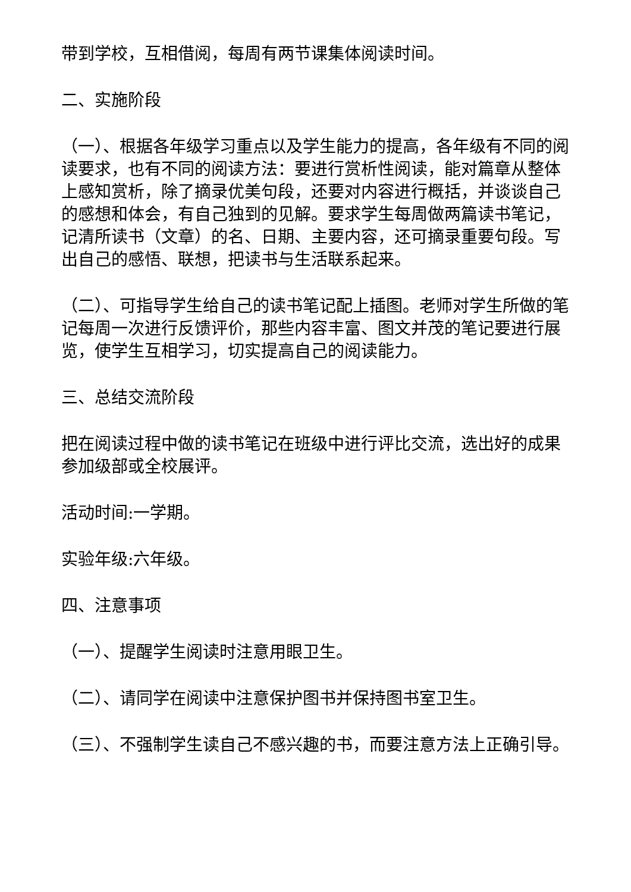带到学校，互相借阅，每周有两节课集体阅读时间。
二、实施阶段
（一）、根据各年级学习重点以及学生能力的提高，各年级有不同的阅读要求，也有不同的阅读方法：要进行赏析性阅读，能对篇章从整体上感知赏析，除了摘录优美句段，还要对内容进行概括，并谈谈自己的感想和体会，有自己独到的见解。要求学生每周做两篇读书笔记，记清所读书（文章）的名、日期、主要内容，还可摘录重要句段。写出自己的感悟、联想，把读书与生活联系起来。
（二）、可指导学生给自己的读书笔记配上插图。老师对学生所做的笔记每周一次进行反馈评价，那些内容丰富、图文并茂的笔记要进行展览，使学生互相学习，切实提高自己的阅读能力。
三、总结交流阶段
把在阅读过程中做的读书笔记在班级中进行评比交流，选出好的成果参加级部或全校展评。
活动时间:一学期。
实验年级:六年级。
四、注意事项
（一）、提醒学生阅读时注意用眼卫生。
（二）、请同学在阅读中注意保护图书并保持图书室卫生。
（三）、不强制学生读自己不感兴趣的书，而要注意方法上正确引导。